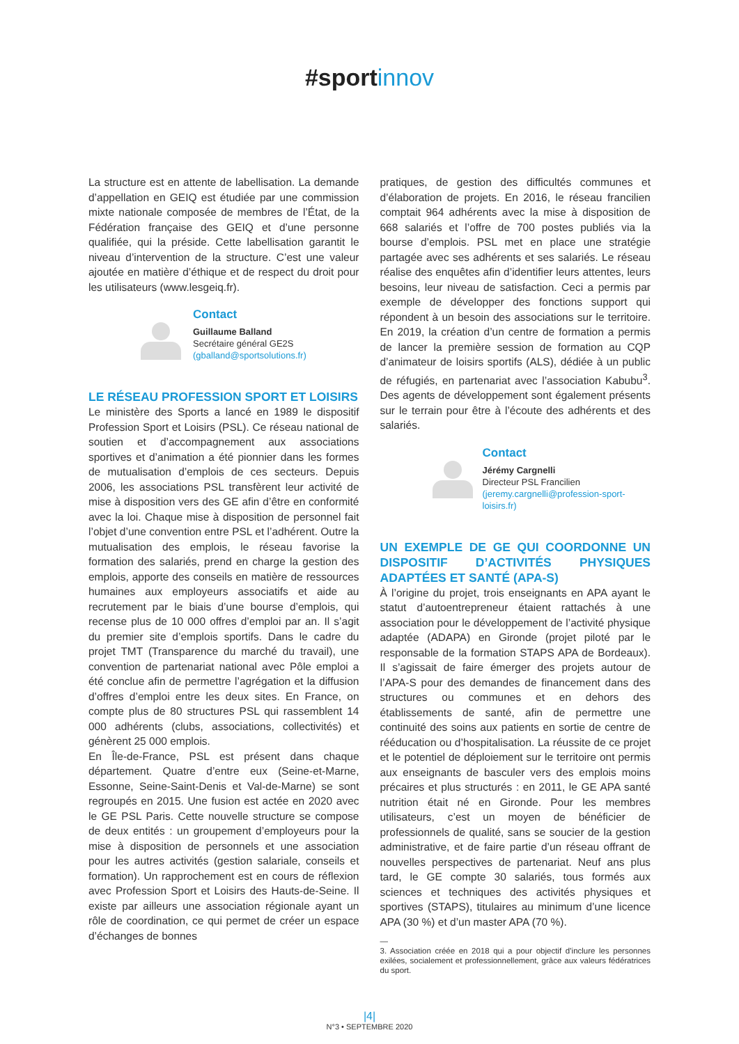#sport innov
La structure est en attente de labellisation. La demande d’appellation en GEIQ est étudiée par une commission mixte nationale composée de membres de l’État, de la Fédération française des GEIQ et d’une personne qualifiée, qui la préside. Cette labellisation garantit le niveau d’intervention de la structure. C’est une valeur ajoutée en matière d’éthique et de respect du droit pour les utilisateurs (www.lesgeiq.fr).
Contact
Guillaume Balland
Secrétaire général GE2S
(gballand@sportsolutions.fr)
LE RÉSEAU PROFESSION SPORT ET LOISIRS
Le ministère des Sports a lancé en 1989 le dispositif Profession Sport et Loisirs (PSL). Ce réseau national de soutien et d’accompagnement aux associations sportives et d’animation a été pionnier dans les formes de mutualisation d’emplois de ces secteurs. Depuis 2006, les associations PSL transfèrent leur activité de mise à disposition vers des GE afin d’être en conformité avec la loi. Chaque mise à disposition de personnel fait l’objet d’une convention entre PSL et l’adhérent. Outre la mutualisation des emplois, le réseau favorise la formation des salariés, prend en charge la gestion des emplois, apporte des conseils en matière de ressources humaines aux employeurs associatifs et aide au recrutement par le biais d’une bourse d’emplois, qui recense plus de 10 000 offres d’emploi par an. Il s’agit du premier site d’emplois sportifs. Dans le cadre du projet TMT (Transparence du marché du travail), une convention de partenariat national avec Pôle emploi a été conclue afin de permettre l’agrégation et la diffusion d’offres d’emploi entre les deux sites. En France, on compte plus de 80 structures PSL qui rassemblent 14 000 adhérents (clubs, associations, collectivités) et génèrent 25 000 emplois.
En Île-de-France, PSL est présent dans chaque département. Quatre d’entre eux (Seine-et-Marne, Essonne, Seine-Saint-Denis et Val-de-Marne) se sont regroupés en 2015. Une fusion est actée en 2020 avec le GE PSL Paris. Cette nouvelle structure se compose de deux entités : un groupement d’employeurs pour la mise à disposition de personnels et une association pour les autres activités (gestion salariale, conseils et formation). Un rapprochement est en cours de réflexion avec Profession Sport et Loisirs des Hauts-de-Seine. Il existe par ailleurs une association régionale ayant un rôle de coordination, ce qui permet de créer un espace d’échanges de bonnes
pratiques, de gestion des difficultés communes et d’élaboration de projets. En 2016, le réseau francilien comptait 964 adhérents avec la mise à disposition de 668 salariés et l’offre de 700 postes publiés via la bourse d’emplois. PSL met en place une stratégie partagée avec ses adhérents et ses salariés. Le réseau réalise des enquêtes afin d’identifier leurs attentes, leurs besoins, leur niveau de satisfaction. Ceci a permis par exemple de développer des fonctions support qui répondent à un besoin des associations sur le territoire. En 2019, la création d’un centre de formation a permis de lancer la première session de formation au CQP d’animateur de loisirs sportifs (ALS), dédiée à un public de réfugiés, en partenariat avec l’association Kabubu<sup>3</sup>. Des agents de développement sont également présents sur le terrain pour être à l’écoute des adhérents et des salariés.
Contact
Jérémy Cargnelli
Directeur PSL Francilien
(jeremy.cargnelli@profession-sport-loisirs.fr)
UN EXEMPLE DE GE QUI COORDONNE UN DISPOSITIF D’ACTIVITÉS PHYSIQUES ADAPTÉES ET SANTÉ (APA-S)
À l’origine du projet, trois enseignants en APA ayant le statut d’autoentrepreneur étaient rattachés à une association pour le développement de l’activité physique adaptée (ADAPA) en Gironde (projet piloté par le responsable de la formation STAPS APA de Bordeaux). Il s’agissait de faire émerger des projets autour de l’APA-S pour des demandes de financement dans des structures ou communes et en dehors des établissements de santé, afin de permettre une continuité des soins aux patients en sortie de centre de rééducation ou d’hospitalisation. La réussite de ce projet et le potentiel de déploiement sur le territoire ont permis aux enseignants de basculer vers des emplois moins précaires et plus structurés : en 2011, le GE APA santé nutrition était né en Gironde. Pour les membres utilisateurs, c’est un moyen de bénéficier de professionnels de qualité, sans se soucier de la gestion administrative, et de faire partie d’un réseau offrant de nouvelles perspectives de partenariat. Neuf ans plus tard, le GE compte 30 salariés, tous formés aux sciences et techniques des activités physiques et sportives (STAPS), titulaires au minimum d’une licence APA (30 %) et d’un master APA (70 %).
—
3. Association créée en 2018 qui a pour objectif d’inclure les personnes exilées, socialement et professionnellement, grâce aux valeurs fédératrices du sport.
|4|
N°3 • SEPTEMBRE 2020